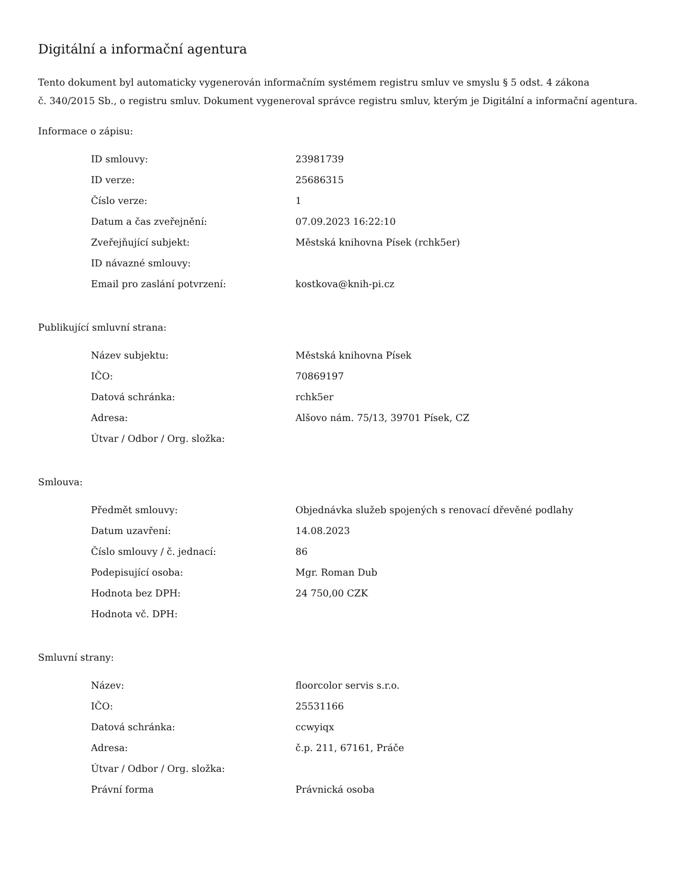Digitální a informační agentura
Tento dokument byl automaticky vygenerován informačním systémem registru smluv ve smyslu § 5 odst. 4 zákona
č. 340/2015 Sb., o registru smluv. Dokument vygeneroval správce registru smluv, kterým je Digitální a informační agentura.
Informace o zápisu:
| ID smlouvy: | 23981739 |
| ID verze: | 25686315 |
| Číslo verze: | 1 |
| Datum a čas zveřejnění: | 07.09.2023 16:22:10 |
| Zveřejňující subjekt: | Městská knihovna Písek (rchk5er) |
| ID návazné smlouvy: | |
| Email pro zaslání potvrzení: | kostkova@knih-pi.cz |
Publikující smluvní strana:
| Název subjektu: | Městská knihovna Písek |
| IČO: | 70869197 |
| Datová schránka: | rchk5er |
| Adresa: | Alšovo nám. 75/13, 39701 Písek, CZ |
| Útvar / Odbor / Org. složka: | |
Smlouva:
| Předmět smlouvy: | Objednávka služeb spojených s renovací dřevěné podlahy |
| Datum uzavření: | 14.08.2023 |
| Číslo smlouvy / č. jednací: | 86 |
| Podepisující osoba: | Mgr. Roman Dub |
| Hodnota bez DPH: | 24 750,00 CZK |
| Hodnota vč. DPH: | |
Smluvní strany:
| Název: | floorcolor servis s.r.o. |
| IČO: | 25531166 |
| Datová schránka: | ccwyiqx |
| Adresa: | č.p. 211, 67161, Práče |
| Útvar / Odbor / Org. složka: | |
| Právní forma | Právnická osoba |